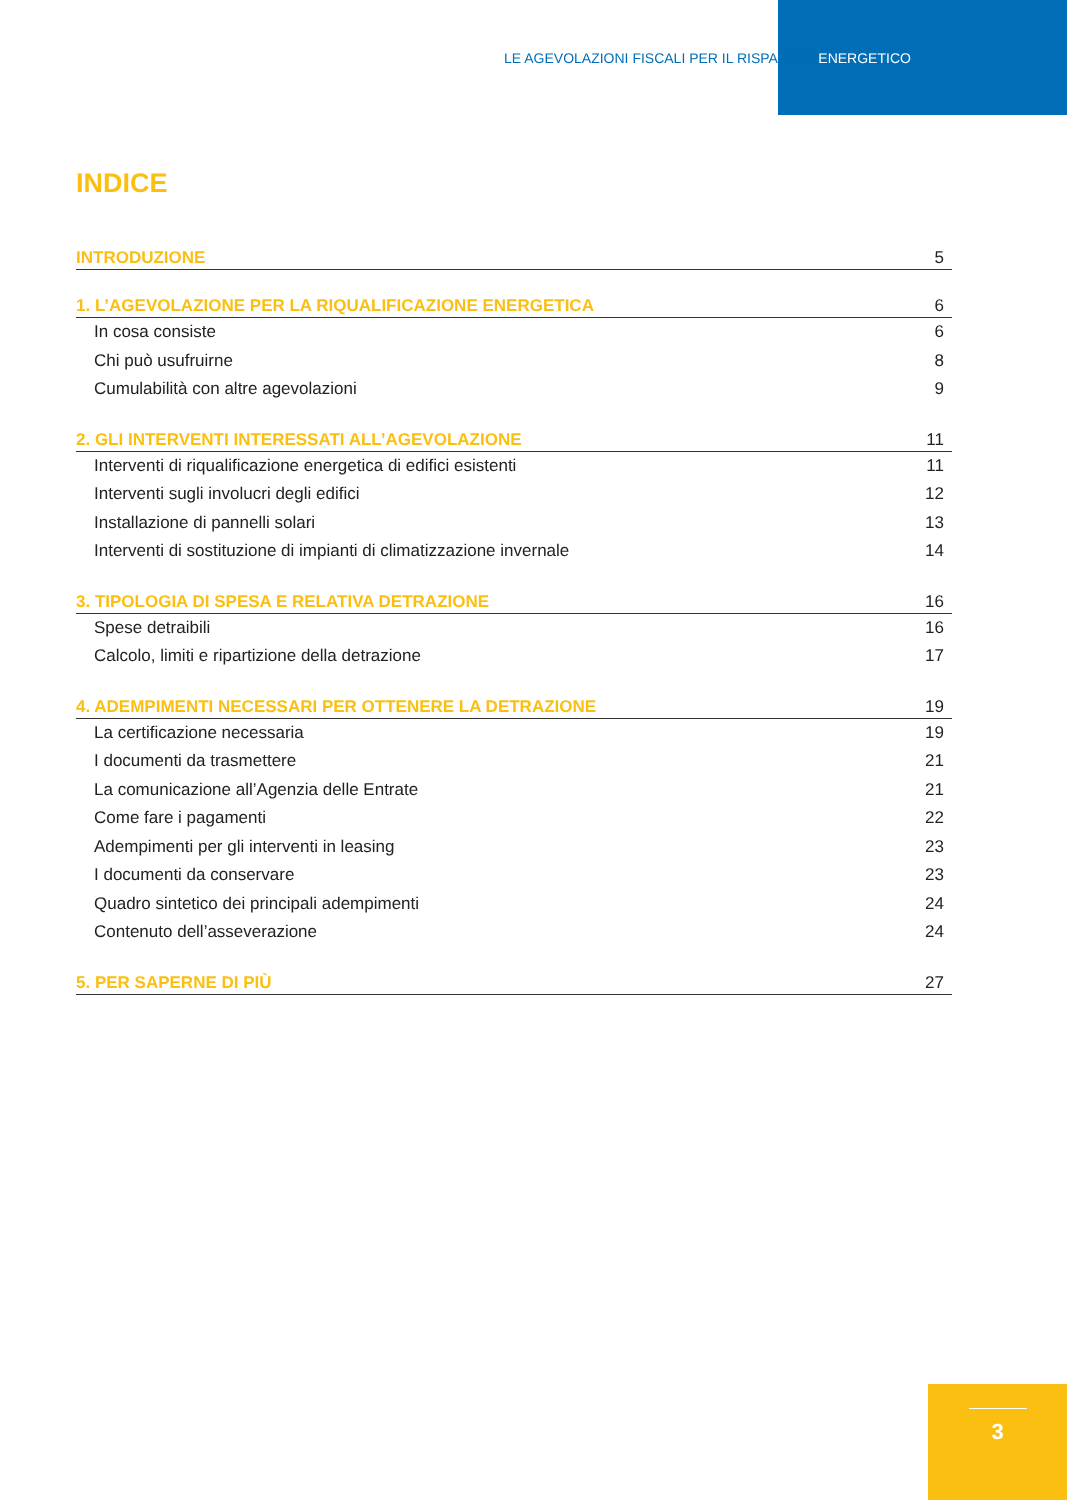LE AGEVOLAZIONI FISCALI PER IL RISPARMIO ENERGETICO
INDICE
INTRODUZIONE 5
1. L’AGEVOLAZIONE PER LA RIQUALIFICAZIONE ENERGETICA 6
In cosa consiste 6
Chi può usufruirne 8
Cumulabilità con altre agevolazioni 9
2. GLI INTERVENTI INTERESSATI ALL’AGEVOLAZIONE 11
Interventi di riqualificazione energetica di edifici esistenti 11
Interventi sugli involucri degli edifici 12
Installazione di pannelli solari 13
Interventi di sostituzione di impianti di climatizzazione invernale 14
3. TIPOLOGIA DI SPESA E RELATIVA DETRAZIONE 16
Spese detraibili 16
Calcolo, limiti e ripartizione della detrazione 17
4. ADEMPIMENTI NECESSARI PER OTTENERE LA DETRAZIONE 19
La certificazione necessaria 19
I documenti da trasmettere 21
La comunicazione all’Agenzia delle Entrate 21
Come fare i pagamenti 22
Adempimenti per gli interventi in leasing 23
I documenti da conservare 23
Quadro sintetico dei principali adempimenti 24
Contenuto dell’asseverazione 24
5. PER SAPERNE DI PIÙ 27
3